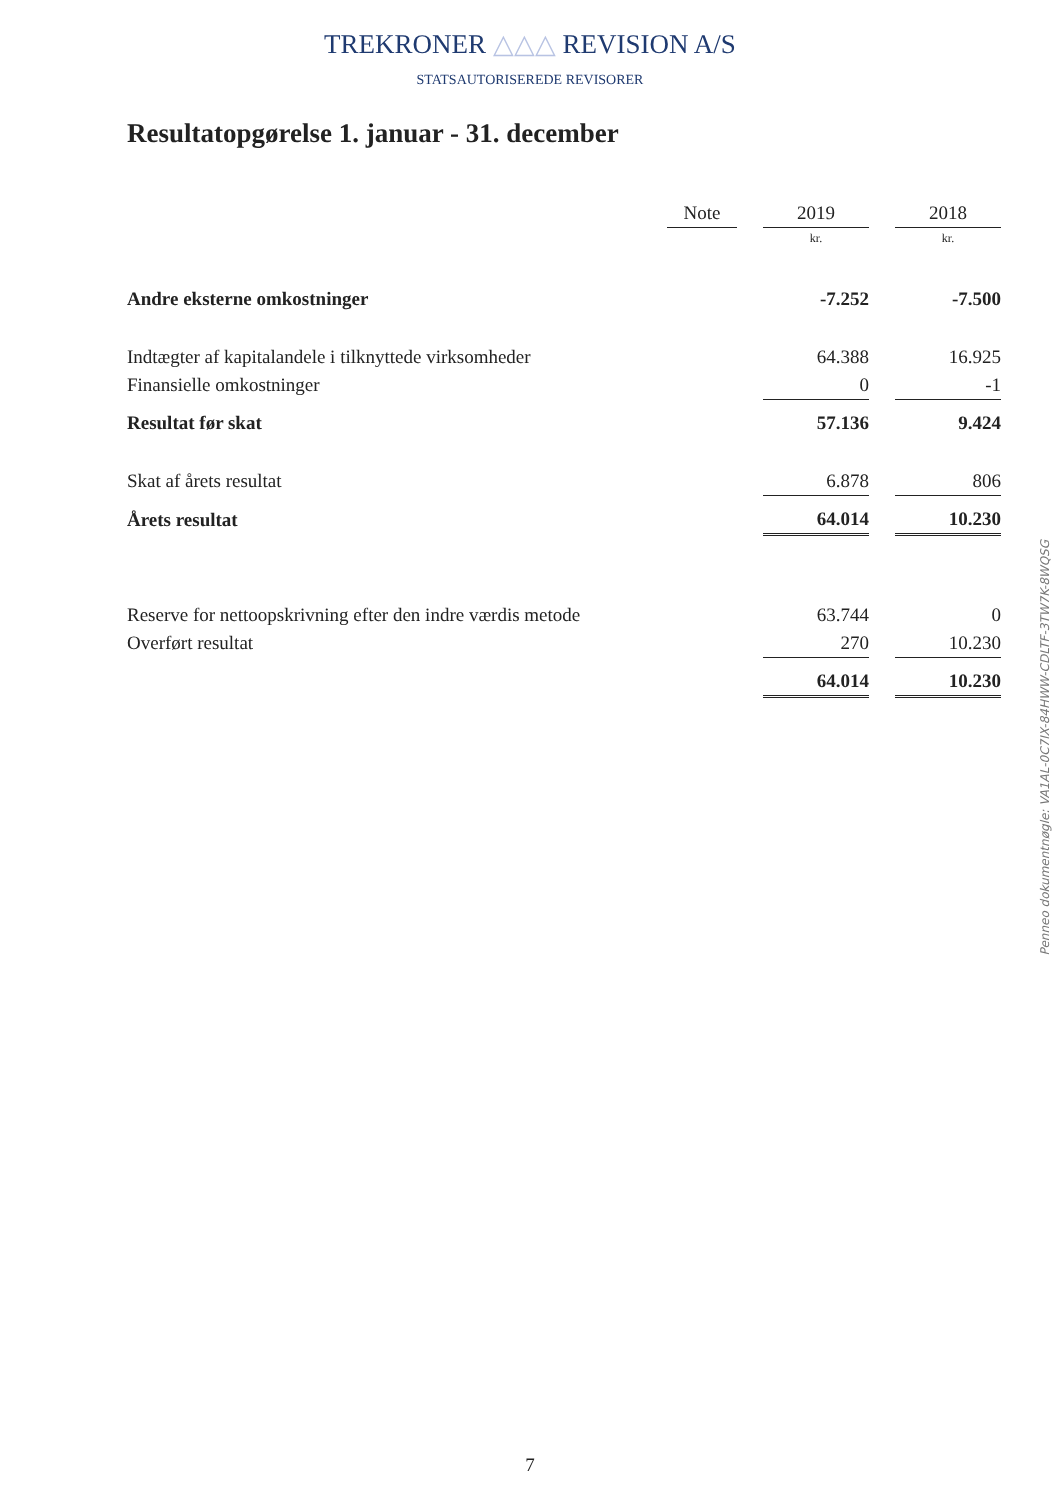TREKRONER △△△ REVISION A/S
STATSAUTORISEREDE REVISORER
Resultatopgørelse 1. januar - 31. december
| | Note | | 2019 | | 2018 |
| --- | --- | --- | --- | --- | --- |
| | | | kr. | | kr. |
| Andre eksterne omkostninger | | | -7.252 | | -7.500 |
| Indtægter af kapitalandele i tilknyttede virksomheder | | | 64.388 | | 16.925 |
| Finansielle omkostninger | | | 0 | | -1 |
| Resultat før skat | | | 57.136 | | 9.424 |
| Skat af årets resultat | | | 6.878 | | 806 |
| Årets resultat | | | 64.014 | | 10.230 |
| Reserve for nettoopskrivning efter den indre værdis metode | | | 63.744 | | 0 |
| Overført resultat | | | 270 | | 10.230 |
| | | | 64.014 | | 10.230 |
Penneo dokumentnøgle: VA1AL-0C7IX-84HWW-CDLTF-3TW7K-8WQSG
7